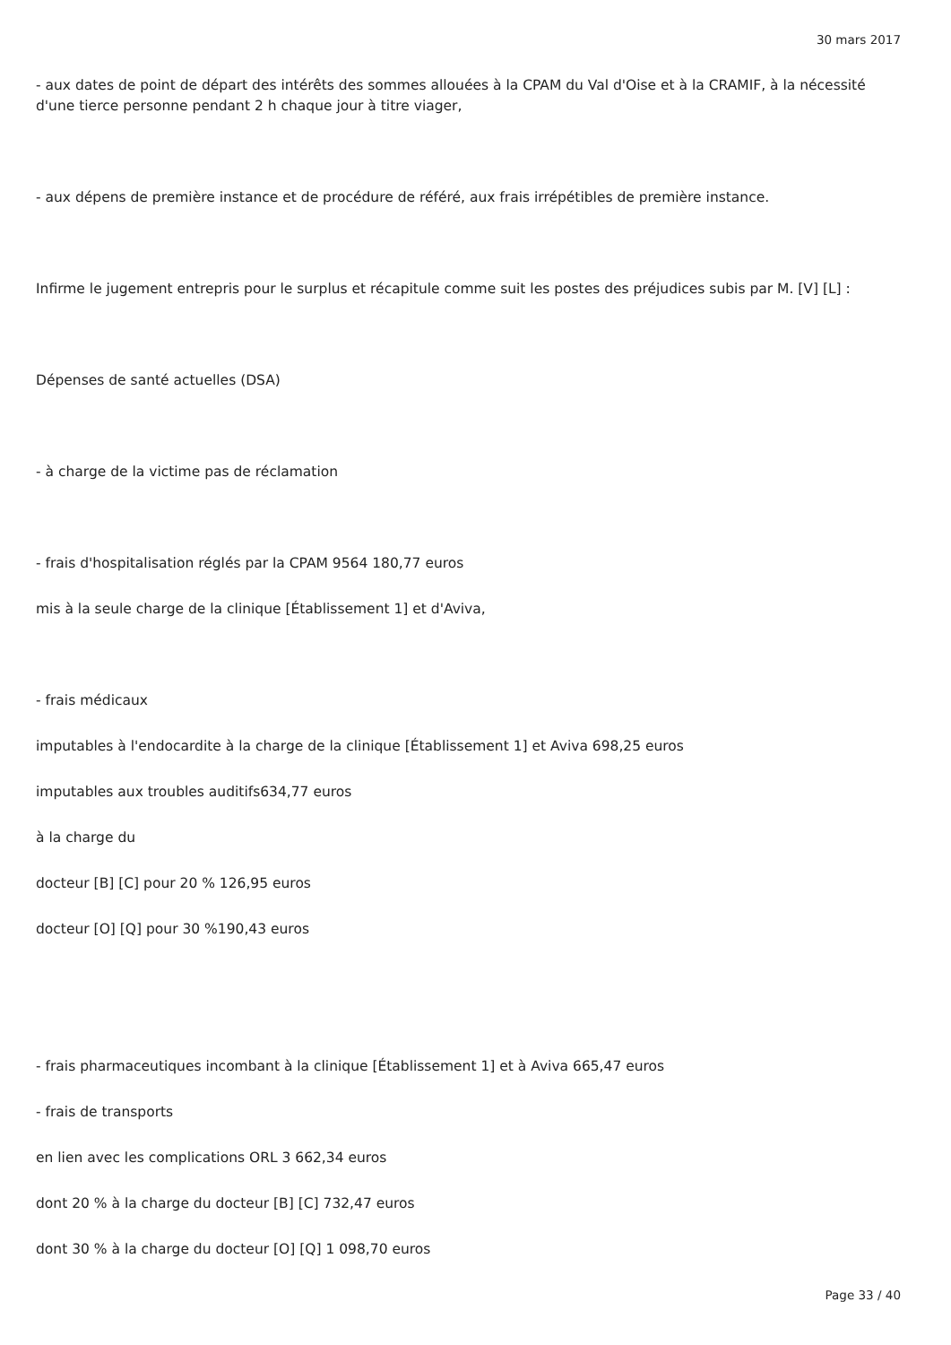30 mars 2017
- aux dates de point de départ des intérêts des sommes allouées à la CPAM du Val d'Oise et à la CRAMIF, à la nécessité d'une tierce personne pendant 2 h chaque jour à titre viager,
- aux dépens de première instance et de procédure de référé, aux frais irrépétibles de première instance.
Infirme le jugement entrepris pour le surplus et récapitule comme suit les postes des préjudices subis par M. [V] [L] :
Dépenses de santé actuelles (DSA)
- à charge de la victime pas de réclamation
- frais d'hospitalisation réglés par la CPAM 9564 180,77 euros
mis à la seule charge de la clinique [Établissement 1] et d'Aviva,
- frais médicaux
imputables à l'endocardite à la charge de la clinique [Établissement 1] et Aviva 698,25 euros
imputables aux troubles auditifs634,77 euros
à la charge du
docteur [B] [C] pour 20 % 126,95 euros
docteur [O] [Q] pour 30 %190,43 euros
- frais pharmaceutiques incombant à la clinique [Établissement 1] et à Aviva 665,47 euros
- frais de transports
en lien avec les complications ORL 3 662,34 euros
dont 20 % à la charge du docteur [B] [C] 732,47 euros
dont 30 % à la charge du docteur [O] [Q] 1 098,70 euros
Page 33 / 40